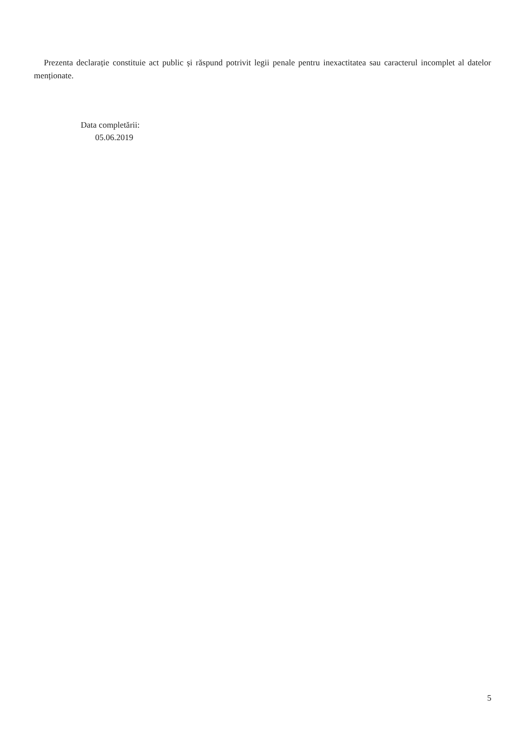Prezenta declarație constituie act public și răspund potrivit legii penale pentru inexactitatea sau caracterul incomplet al datelor menționate.
Data completării:
05.06.2019
5